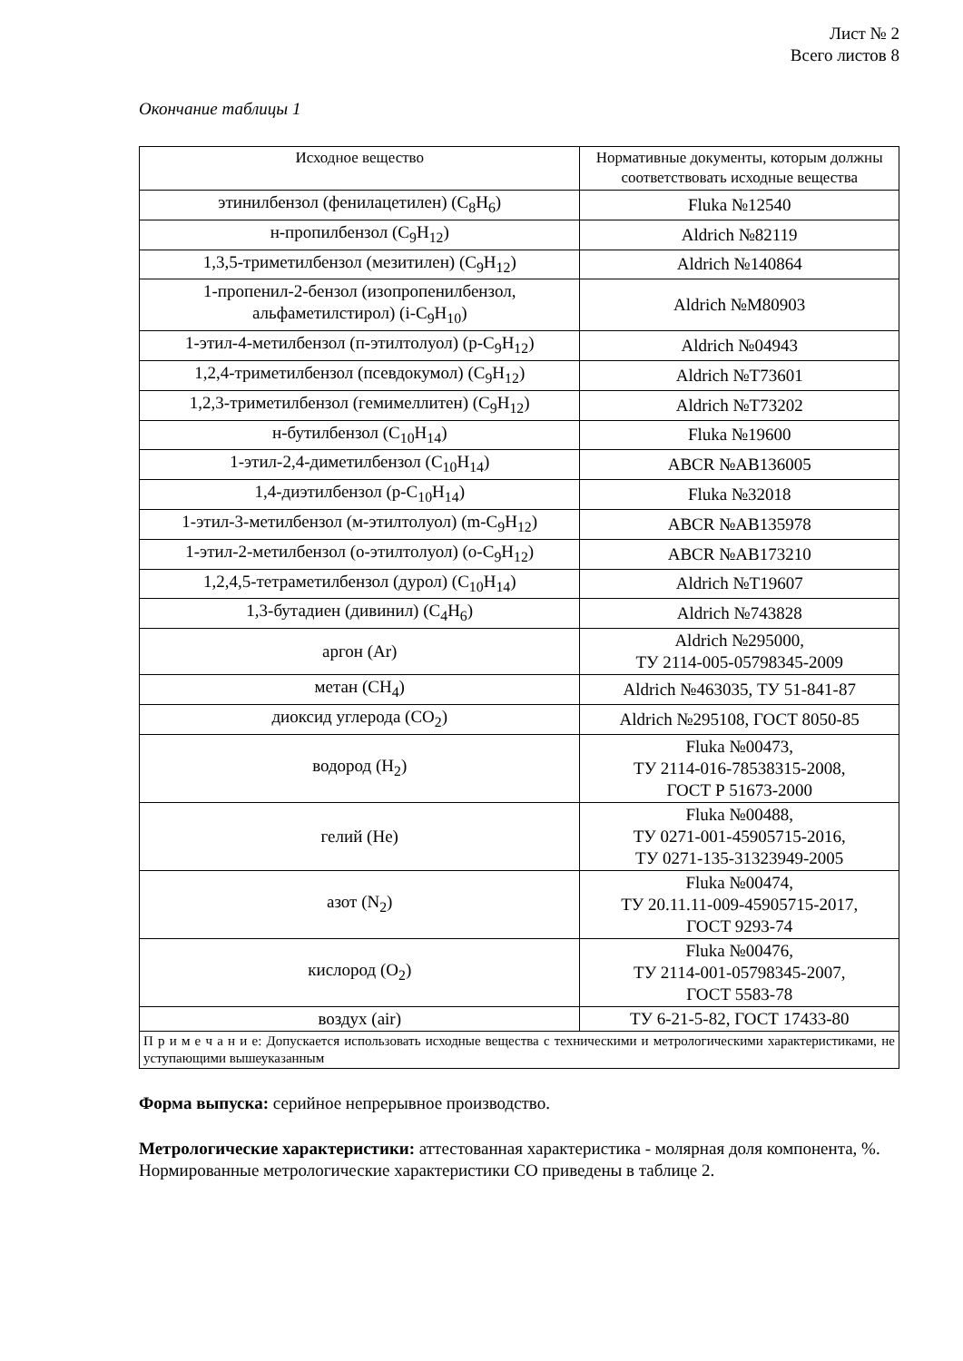Лист № 2
Всего листов 8
Окончание таблицы 1
| Исходное вещество | Нормативные документы, которым должны соответствовать исходные вещества |
| --- | --- |
| этинилбензол (фенилацетилен) (C<sub>8</sub>H<sub>6</sub>) | Fluka №12540 |
| н-пропилбензол (C<sub>9</sub>H<sub>12</sub>) | Aldrich №82119 |
| 1,3,5-триметилбензол (мезитилен) (C<sub>9</sub>H<sub>12</sub>) | Aldrich №140864 |
| 1-пропенил-2-бензол (изопропенилбензол, альфаметилстирол) (i-C<sub>9</sub>H<sub>10</sub>) | Aldrich №M80903 |
| 1-этил-4-метилбензол (п-этилтолуол) (p-C<sub>9</sub>H<sub>12</sub>) | Aldrich №04943 |
| 1,2,4-триметилбензол (псевдокумол) (C<sub>9</sub>H<sub>12</sub>) | Aldrich №T73601 |
| 1,2,3-триметилбензол (гемимеллитен) (C<sub>9</sub>H<sub>12</sub>) | Aldrich №T73202 |
| н-бутилбензол (C<sub>10</sub>H<sub>14</sub>) | Fluka №19600 |
| 1-этил-2,4-диметилбензол (C<sub>10</sub>H<sub>14</sub>) | ABCR №AB136005 |
| 1,4-диэтилбензол (p-C<sub>10</sub>H<sub>14</sub>) | Fluka №32018 |
| 1-этил-3-метилбензол (м-этилтолуол) (m-C<sub>9</sub>H<sub>12</sub>) | ABCR №AB135978 |
| 1-этил-2-метилбензол (о-этилтолуол) (o-C<sub>9</sub>H<sub>12</sub>) | ABCR №AB173210 |
| 1,2,4,5-тетраметилбензол (дурол) (C<sub>10</sub>H<sub>14</sub>) | Aldrich №T19607 |
| 1,3-бутадиен (дивинил) (C<sub>4</sub>H<sub>6</sub>) | Aldrich №743828 |
| аргон (Ar) | Aldrich №295000, ТУ 2114-005-05798345-2009 |
| метан (CH<sub>4</sub>) | Aldrich №463035, ТУ 51-841-87 |
| диоксид углерода (CO<sub>2</sub>) | Aldrich №295108, ГОСТ 8050-85 |
| водород (H<sub>2</sub>) | Fluka №00473, ТУ 2114-016-78538315-2008, ГОСТ Р 51673-2000 |
| гелий (He) | Fluka №00488, ТУ 0271-001-45905715-2016, ТУ 0271-135-31323949-2005 |
| азот (N<sub>2</sub>) | Fluka №00474, ТУ 20.11.11-009-45905715-2017, ГОСТ 9293-74 |
| кислород (O<sub>2</sub>) | Fluka №00476, ТУ 2114-001-05798345-2007, ГОСТ 5583-78 |
| воздух (air) | ТУ 6-21-5-82, ГОСТ 17433-80 |
| П р и м е ч а н и е: Допускается использовать исходные вещества с техническими и метрологическими характеристиками, не уступающими вышеуказанным | |
Форма выпуска: серийное непрерывное производство.
Метрологические характеристики: аттестованная характеристика - молярная доля компонента, %.
Нормированные метрологические характеристики СО приведены в таблице 2.